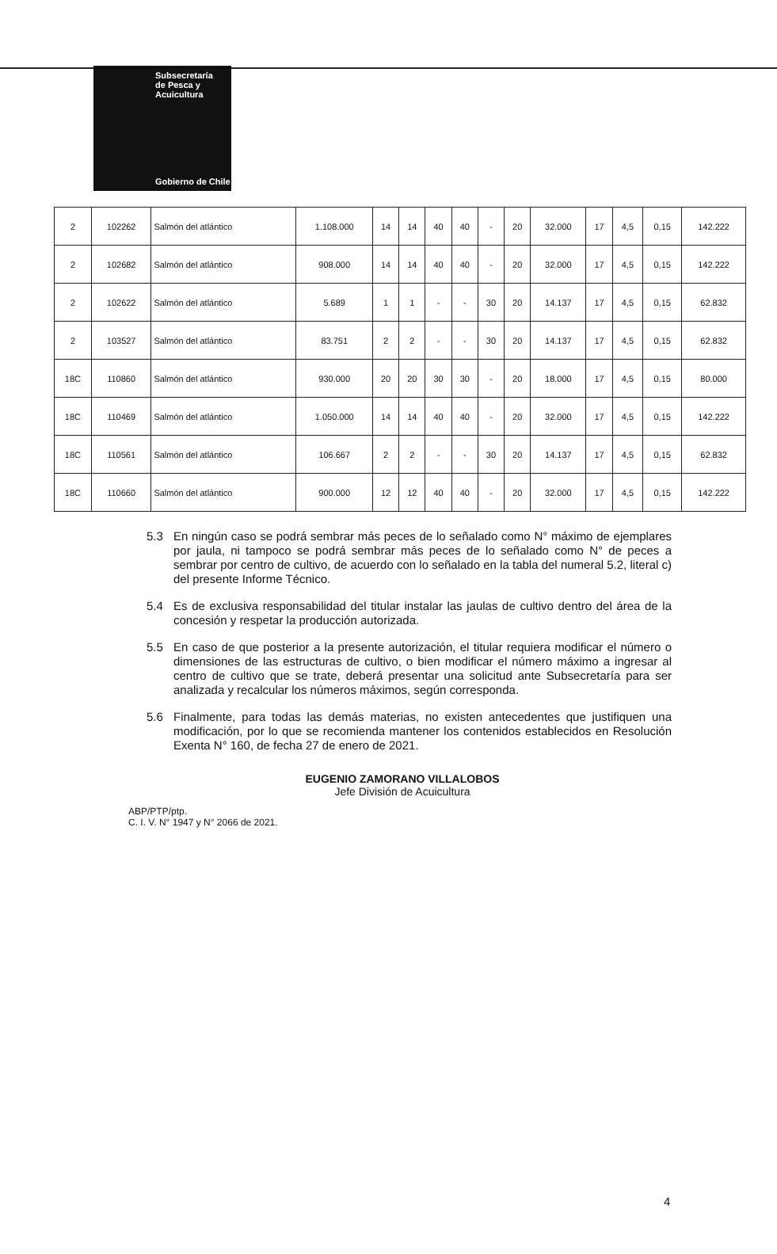Subsecretaría
de Pesca y
Acuicultura
Gobierno de Chile
| 2 | 102262 | Salmón del atlántico | 1.108.000 | 14 | 14 | 40 | 40 | - | 20 | 32.000 | 17 | 4,5 | 0,15 | 142.222 |
| 2 | 102682 | Salmón del atlántico | 908.000 | 14 | 14 | 40 | 40 | - | 20 | 32.000 | 17 | 4,5 | 0,15 | 142.222 |
| 2 | 102622 | Salmón del atlántico | 5.689 | 1 | 1 | - | - | 30 | 20 | 14.137 | 17 | 4,5 | 0,15 | 62.832 |
| 2 | 103527 | Salmón del atlántico | 83.751 | 2 | 2 | - | - | 30 | 20 | 14.137 | 17 | 4,5 | 0,15 | 62.832 |
| 18C | 110860 | Salmón del atlántico | 930.000 | 20 | 20 | 30 | 30 | - | 20 | 18.000 | 17 | 4,5 | 0,15 | 80.000 |
| 18C | 110469 | Salmón del atlántico | 1.050.000 | 14 | 14 | 40 | 40 | - | 20 | 32.000 | 17 | 4,5 | 0,15 | 142.222 |
| 18C | 110561 | Salmón del atlántico | 106.667 | 2 | 2 | - | - | 30 | 20 | 14.137 | 17 | 4,5 | 0,15 | 62.832 |
| 18C | 110660 | Salmón del atlántico | 900.000 | 12 | 12 | 40 | 40 | - | 20 | 32.000 | 17 | 4,5 | 0,15 | 142.222 |
5.3 En ningún caso se podrá sembrar más peces de lo señalado como N° máximo de ejemplares por jaula, ni tampoco se podrá sembrar más peces de lo señalado como N° de peces a sembrar por centro de cultivo, de acuerdo con lo señalado en la tabla del numeral 5.2, literal c) del presente Informe Técnico.
5.4 Es de exclusiva responsabilidad del titular instalar las jaulas de cultivo dentro del área de la concesión y respetar la producción autorizada.
5.5 En caso de que posterior a la presente autorización, el titular requiera modificar el número o dimensiones de las estructuras de cultivo, o bien modificar el número máximo a ingresar al centro de cultivo que se trate, deberá presentar una solicitud ante Subsecretaría para ser analizada y recalcular los números máximos, según corresponda.
5.6 Finalmente, para todas las demás materias, no existen antecedentes que justifiquen una modificación, por lo que se recomienda mantener los contenidos establecidos en Resolución Exenta N° 160, de fecha 27 de enero de 2021.
EUGENIO ZAMORANO VILLALOBOS
Jefe División de Acuicultura
ABP/PTP/ptp.
C. I. V. N° 1947 y N° 2066 de 2021.
4